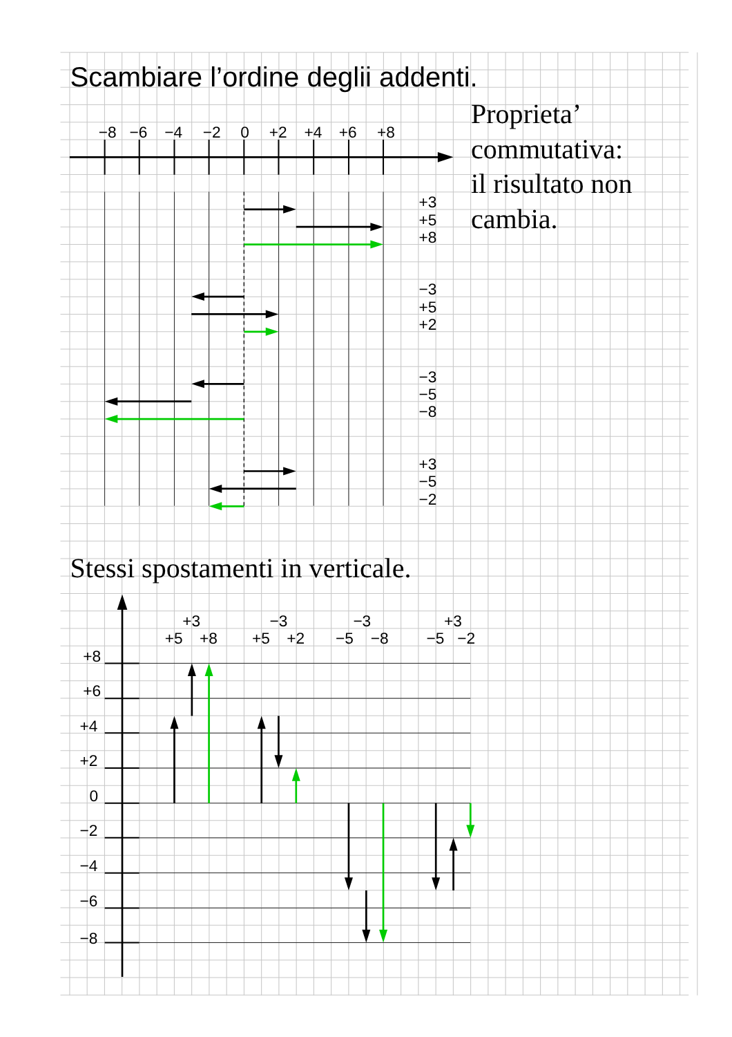Scambiare l’ordine deglii addenti.
Proprieta’
commutativa:
il risultato non
cambia.
−8
−6
−4
−2
0
+2
+4
+6
+8
+3
+5
+8
−3
+5
+2
−3
−5
−8
+3
−5
−2
Stessi spostamenti in verticale.
+8
+6
+4
+2
0
−2
−4
−6
−8
+3
+5
+8
−3
+5
+2
−3
−5
−8
+3
−5
−2